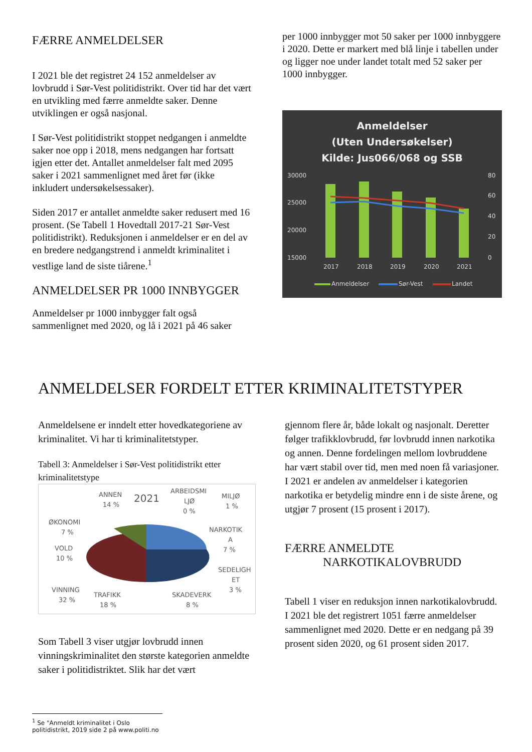FÆRRE ANMELDELSER
I 2021 ble det registret 24 152 anmeldelser av lovbrudd i Sør-Vest politidistrikt. Over tid har det vært en utvikling med færre anmeldte saker. Denne utviklingen er også nasjonal.
I Sør-Vest politidistrikt stoppet nedgangen i anmeldte saker noe opp i 2018, mens nedgangen har fortsatt igjen etter det. Antallet anmeldelser falt med 2095 saker i 2021 sammenlignet med året før (ikke inkludert undersøkelsessaker).
Siden 2017 er antallet anmeldte saker redusert med 16 prosent. (Se Tabell 1 Hovedtall 2017-21 Sør-Vest politidistrikt). Reduksjonen i anmeldelser er en del av en bredere nedgangstrend i anmeldt kriminalitet i vestlige land de siste tiårene.<sup>1</sup>
ANMELDELSER PR 1000 INNBYGGER
Anmeldelser pr 1000 innbygger falt også sammenlignet med 2020, og lå i 2021 på 46 saker
per 1000 innbygger mot 50 saker per 1000 innbyggere i 2020. Dette er markert med blå linje i tabellen under og ligger noe under landet totalt med 52 saker per 1000 innbygger.
Anmeldelser
(Uten Undersøkelser)
Kilde: Jus066/068 og SSB
30000
25000
20000
15000
80
60
40
20
0
2017
2018
2019
2020
2021
Anmeldelser
Sør-Vest
Landet
ANMELDELSER FORDELT ETTER KRIMINALITETSTYPER
Anmeldelsene er inndelt etter hovedkategoriene av kriminalitet. Vi har ti kriminalitetstyper.
Tabell 3: Anmeldelser i Sør-Vest politidistrikt etter kriminalitetstype
2021
ANNEN
14 %
ARBEIDSMI
LJØ
0 %
MILJØ
1 %
ØKONOMI
7 %
NARKOTIK
A
7 %
VOLD
10 %
SEDELIGH
ET
3 %
VINNING
32 %
TRAFIKK
18 %
SKADEVERK
8 %
Som Tabell 3 viser utgjør lovbrudd innen vinningskriminalitet den største kategorien anmeldte saker i politidistriktet. Slik har det vært
gjennom flere år, både lokalt og nasjonalt. Deretter følger trafikklovbrudd, før lovbrudd innen narkotika og annen. Denne fordelingen mellom lovbruddene har vært stabil over tid, men med noen få variasjoner. I 2021 er andelen av anmeldelser i kategorien narkotika er betydelig mindre enn i de siste årene, og utgjør 7 prosent (15 prosent i 2017).
FÆRRE ANMELDTE
NARKOTIKALOVBRUDD
Tabell 1 viser en reduksjon innen narkotikalovbrudd. I 2021 ble det registrert 1051 færre anmeldelser sammenlignet med 2020. Dette er en nedgang på 39 prosent siden 2020, og 61 prosent siden 2017.
<sup>1</sup> Se "Anmeldt kriminalitet i Oslo politidistrikt, 2019 side 2 på www.politi.no